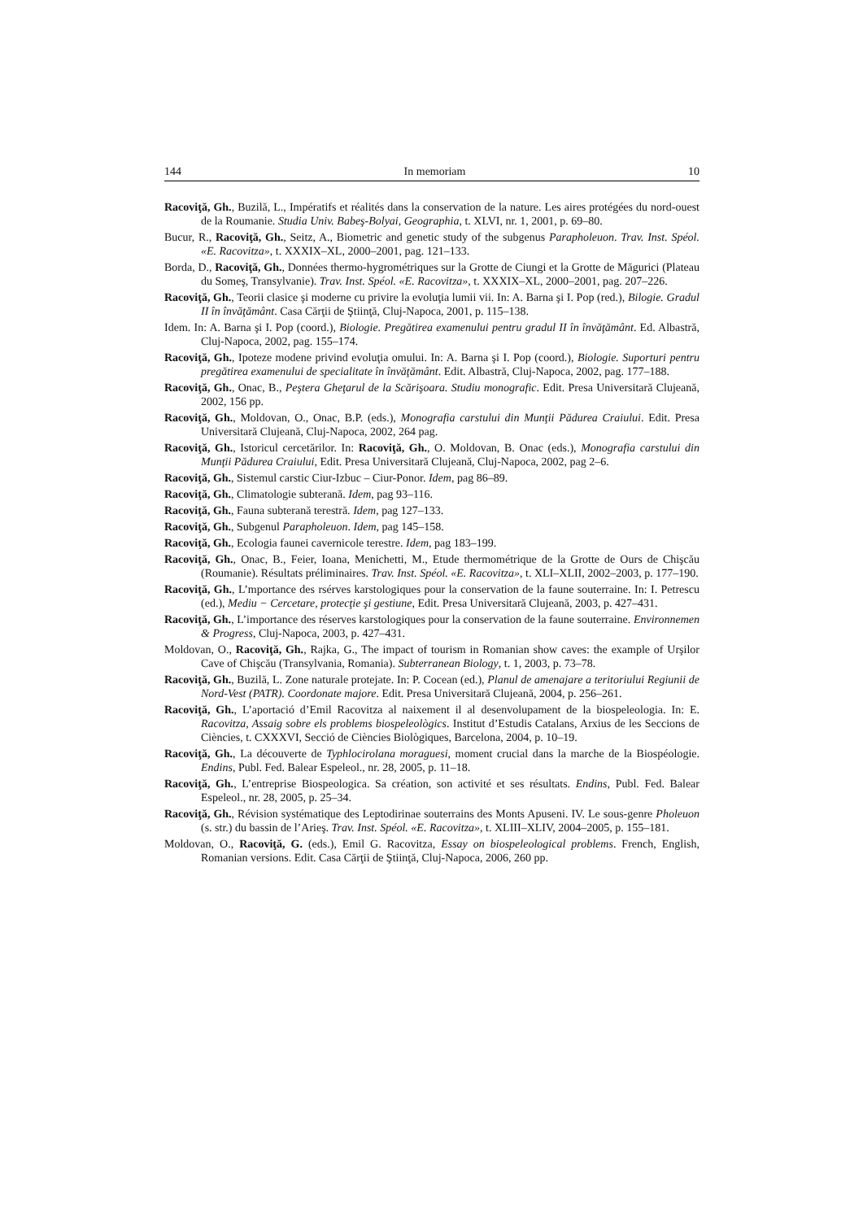144 In memoriam 10
Racoviţă, Gh., Buzilă, L., Impératifs et réalités dans la conservation de la nature. Les aires protégées du nord-ouest de la Roumanie. Studia Univ. Babeş-Bolyai, Geographia, t. XLVI, nr. 1, 2001, p. 69–80.
Bucur, R., Racoviţă, Gh., Seitz, A., Biometric and genetic study of the subgenus Parapholeuon. Trav. Inst. Spéol. «E. Racovitza», t. XXXIX–XL, 2000–2001, pag. 121–133.
Borda, D., Racoviţă, Gh., Données thermo-hygrométriques sur la Grotte de Ciungi et la Grotte de Măgurici (Plateau du Someş, Transylvanie). Trav. Inst. Spéol. «E. Racovitza», t. XXXIX–XL, 2000–2001, pag. 207–226.
Racoviţă, Gh., Teorii clasice şi moderne cu privire la evoluţia lumii vii. In: A. Barna şi I. Pop (red.), Bilogie. Gradul II în învăţământ. Casa Cărţii de Ştiinţă, Cluj-Napoca, 2001, p. 115–138.
Idem. In: A. Barna şi I. Pop (coord.), Biologie. Pregătirea examenului pentru gradul II în învăţământ. Ed. Albastră, Cluj-Napoca, 2002, pag. 155–174.
Racoviţă, Gh., Ipoteze modene privind evoluţia omului. In: A. Barna şi I. Pop (coord.), Biologie. Suporturi pentru pregătirea examenului de specialitate în învăţământ. Edit. Albastră, Cluj-Napoca, 2002, pag. 177–188.
Racoviţă, Gh., Onac, B., Peştera Gheţarul de la Scărişoara. Studiu monografic. Edit. Presa Universitară Clujeană, 2002, 156 pp.
Racoviţă, Gh., Moldovan, O., Onac, B.P. (eds.), Monografia carstului din Munţii Pădurea Craiului. Edit. Presa Universitară Clujeană, Cluj-Napoca, 2002, 264 pag.
Racoviţă, Gh., Istoricul cercetărilor. In: Racoviţă, Gh., O. Moldovan, B. Onac (eds.), Monografia carstului din Munţii Pădurea Craiului, Edit. Presa Universitară Clujeană, Cluj-Napoca, 2002, pag 2–6.
Racoviţă, Gh., Sistemul carstic Ciur-Izbuc – Ciur-Ponor. Idem, pag 86–89.
Racoviţă, Gh., Climatologie subterană. Idem, pag 93–116.
Racoviţă, Gh., Fauna subterană terestră. Idem, pag 127–133.
Racoviţă, Gh., Subgenul Parapholeuon. Idem, pag 145–158.
Racoviţă, Gh., Ecologia faunei cavernicole terestre. Idem, pag 183–199.
Racoviţă, Gh., Onac, B., Feier, Ioana, Menichetti, M., Etude thermométrique de la Grotte de Ours de Chişcău (Roumanie). Résultats préliminaires. Trav. Inst. Spéol. «E. Racovitza», t. XLI–XLII, 2002–2003, p. 177–190.
Racoviţă, Gh., L’mportance des rsérves karstologiques pour la conservation de la faune souterraine. In: I. Petrescu (ed.), Mediu − Cercetare, protecţie şi gestiune, Edit. Presa Universitară Clujeană, 2003, p. 427–431.
Racoviţă, Gh., L’importance des réserves karstologiques pour la conservation de la faune souterraine. Environnemen & Progress, Cluj-Napoca, 2003, p. 427–431.
Moldovan, O., Racoviţă, Gh., Rajka, G., The impact of tourism in Romanian show caves: the example of Urşilor Cave of Chişcău (Transylvania, Romania). Subterranean Biology, t. 1, 2003, p. 73–78.
Racoviţă, Gh., Buzilă, L. Zone naturale protejate. In: P. Cocean (ed.), Planul de amenajare a teritoriului Regiunii de Nord-Vest (PATR). Coordonate majore. Edit. Presa Universitară Clujeană, 2004, p. 256–261.
Racoviţă, Gh., L’aportació d’Emil Racovitza al naixement il al desenvolupament de la biospeleologia. In: E. Racovitza, Assaig sobre els problems biospeleològics. Institut d’Estudis Catalans, Arxius de les Seccions de Ciències, t. CXXXVI, Secció de Ciències Biològiques, Barcelona, 2004, p. 10–19.
Racoviţă, Gh., La découverte de Typhlocirolana moraguesi, moment crucial dans la marche de la Biospéologie. Endins, Publ. Fed. Balear Espeleol., nr. 28, 2005, p. 11–18.
Racoviţă, Gh., L’entreprise Biospeologica. Sa création, son activité et ses résultats. Endins, Publ. Fed. Balear Espeleol., nr. 28, 2005, p. 25–34.
Racoviţă, Gh., Révision systématique des Leptodirinae souterrains des Monts Apuseni. IV. Le sous-genre Pholeuon (s. str.) du bassin de l’Arieş. Trav. Inst. Spéol. «E. Racovitza», t. XLIII–XLIV, 2004–2005, p. 155–181.
Moldovan, O., Racoviţă, G. (eds.), Emil G. Racovitza, Essay on biospeleological problems. French, English, Romanian versions. Edit. Casa Cărţii de Ştiinţă, Cluj-Napoca, 2006, 260 pp.